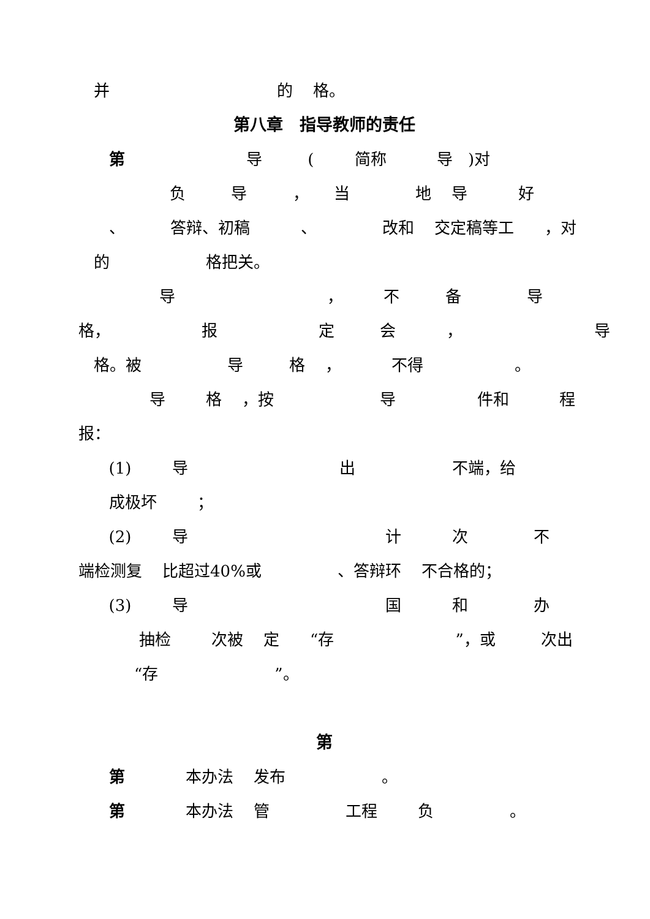并 的 格。
第八章　指导教师的责任
第 导 ( 简称 导 )对
负 导 ， 当 地 导 好
、 答辩、初稿 、 改和 交定稿等工 ，对
的 格把关。
导 ， 不 备 导
格， 报 定 会 ， 导
格。被 导 格 ， 不得 。
导 格 ，按 导 件和 程
报：
(1) 导 出 不端，给
成极坏 ；
(2) 导 计 次 不
端检测复 比超过40%或 、答辩环 不合格的；
(3) 导 国 和 办
抽检 次被 定 “存 ”，或 次出
“存 ”。
第
第 本办法 发布 。
第 本办法 管 工程 负 。